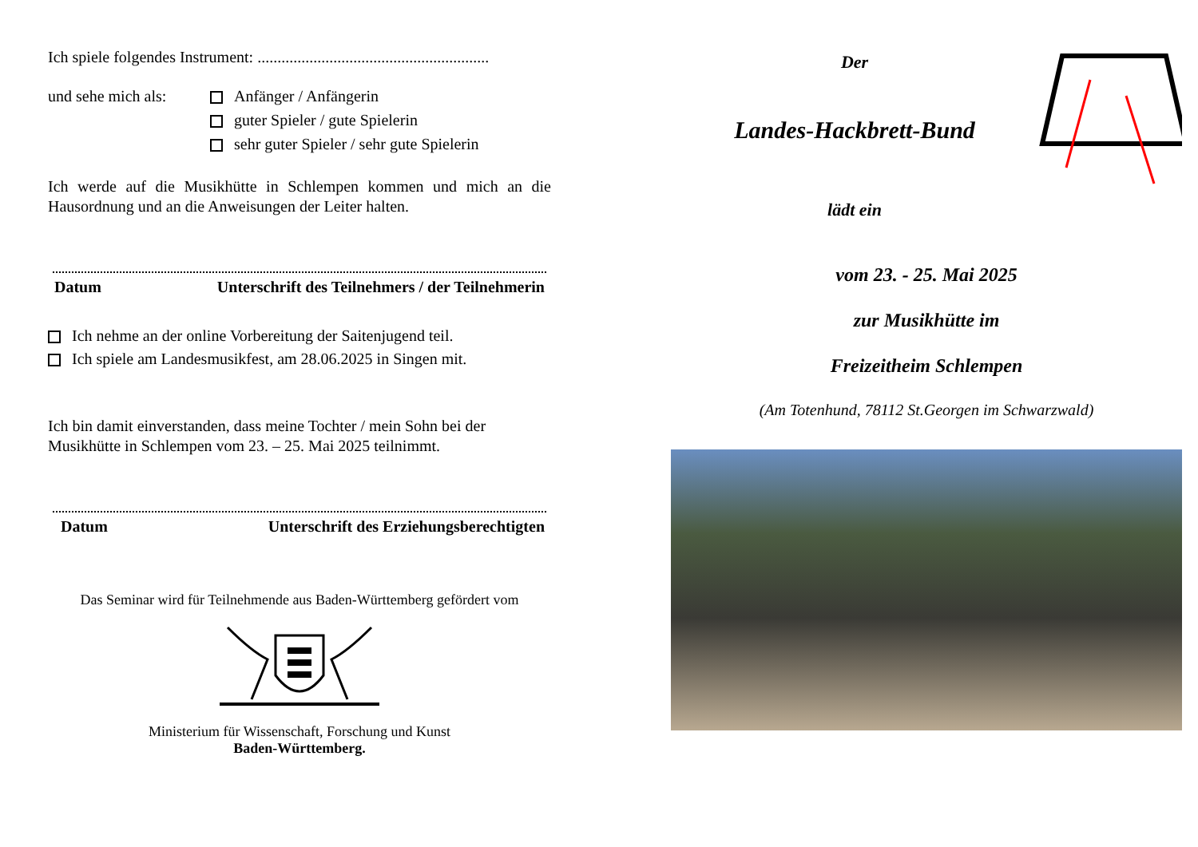Ich spiele folgendes Instrument: ..........................................................
und sehe mich als:
Anfänger / Anfängerin
guter Spieler / gute Spielerin
sehr guter Spieler / sehr gute Spielerin
Ich werde auf die Musikhütte in Schlempen kommen und mich an die Hausordnung und an die Anweisungen der Leiter halten.
Datum Unterschrift des Teilnehmers / der Teilnehmerin
Ich nehme an der online Vorbereitung der Saitenjugend teil.
Ich spiele am Landesmusikfest, am 28.06.2025 in Singen mit.
Ich bin damit einverstanden, dass meine Tochter / mein Sohn bei der Musikhütte in Schlempen vom 23. – 25. Mai 2025 teilnimmt.
Datum Unterschrift des Erziehungsberechtigten
Das Seminar wird für Teilnehmende aus Baden-Württemberg gefördert vom
Ministerium für Wissenschaft, Forschung und Kunst
Baden-Württemberg.
Der
Landes-Hackbrett-Bund
lädt ein
vom 23. - 25. Mai 2025
zur Musikhütte im
Freizeitheim Schlempen
(Am Totenhund, 78112 St.Georgen im Schwarzwald)